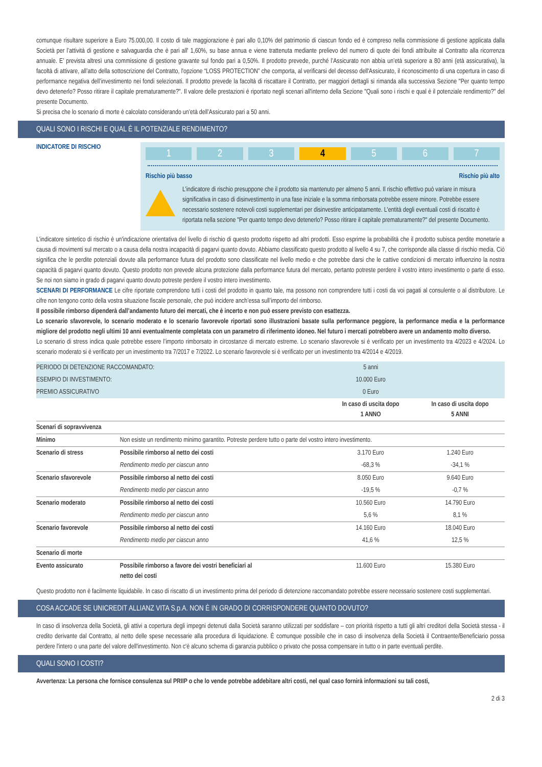comunque risultare superiore a Euro 75.000,00. Il costo di tale maggiorazione è pari allo 0,10% del patrimonio di ciascun fondo ed è compreso nella commissione di gestione applicata dalla Società per l’attività di gestione e salvaguardia che è pari all' 1,60%, su base annua e viene trattenuta mediante prelievo del numero di quote dei fondi attribuite al Contratto alla ricorrenza annuale. E’ prevista altresì una commissione di gestione gravante sul fondo pari a 0,50%. Il prodotto prevede, purché l’Assicurato non abbia un’età superiore a 80 anni (età assicurativa), la facoltà di attivare, all’atto della sottoscrizione del Contratto, l'opzione “LOSS PROTECTION” che comporta, al verificarsi del decesso dell'Assicurato, il riconoscimento di una copertura in caso di performance negativa dell’investimento nei fondi selezionati. Il prodotto prevede la facoltà di riscattare il Contratto, per maggiori dettagli si rimanda alla successiva Sezione "Per quanto tempo devo detenerlo? Posso ritirare il capitale prematuramente?". Il valore delle prestazioni è riportato negli scenari all'interno della Sezione "Quali sono i rischi e qual è il potenziale rendimento?" del presente Documento.
Si precisa che lo scenario di morte è calcolato considerando un’età dell’Assicurato pari a 50 anni.
QUALI SONO I RISCHI E QUAL È IL POTENZIALE RENDIMENTO?
INDICATORE DI RISCHIO
1 2 3 4 5 6 7
Rischio più basso Rischio più alto
L’indicatore di rischio presuppone che il prodotto sia mantenuto per almeno 5 anni. Il rischio effettivo può variare in misura significativa in caso di disinvestimento in una fase iniziale e la somma rimborsata potrebbe essere minore. Potrebbe essere necessario sostenere notevoli costi supplementari per disinvestire anticipatamente. L'entità degli eventuali costi di riscatto è riportata nella sezione "Per quanto tempo devo detenerlo? Posso ritirare il capitale prematuramente?" del presente Documento.
L’indicatore sintetico di rischio è un'indicazione orientativa del livello di rischio di questo prodotto rispetto ad altri prodotti. Esso esprime la probabilità che il prodotto subisca perdite monetarie a causa di movimenti sul mercato o a causa della nostra incapacità di pagarvi quanto dovuto. Abbiamo classificato questo prodotto al livello 4 su 7, che corrisponde alla classe di rischio media. Ciò significa che le perdite potenziali dovute alla performance futura del prodotto sono classificate nel livello medio e che potrebbe darsi che le cattive condizioni di mercato influenzino la nostra capacità di pagarvi quanto dovuto. Questo prodotto non prevede alcuna protezione dalla performance futura del mercato, pertanto potreste perdere il vostro intero investimento o parte di esso. Se noi non siamo in grado di pagarvi quanto dovuto potreste perdere il vostro intero investimento.
SCENARI DI PERFORMANCE Le cifre riportate comprendono tutti i costi del prodotto in quanto tale, ma possono non comprendere tutti i costi da voi pagati al consulente o al distributore. Le cifre non tengono conto della vostra situazione fiscale personale, che può incidere anch’essa sull’importo del rimborso.
Il possibile rimborso dipenderà dall’andamento futuro dei mercati, che è incerto e non può essere previsto con esattezza.
Lo scenario sfavorevole, lo scenario moderato e lo scenario favorevole riportati sono illustrazioni basate sulla performance peggiore, la performance media e la performance migliore del prodotto negli ultimi 10 anni eventualmente completata con un parametro di riferimento idoneo. Nel futuro i mercati potrebbero avere un andamento molto diverso.
Lo scenario di stress indica quale potrebbe essere l’importo rimborsato in circostanze di mercato estreme. Lo scenario sfavorevole si è verificato per un investimento tra 4/2023 e 4/2024. Lo scenario moderato si è verificato per un investimento tra 7/2017 e 7/2022. Lo scenario favorevole si è verificato per un investimento tra 4/2014 e 4/2019.
| PERIODO DI DETENZIONE RACCOMANDATO: | | 5 anni | |
| ESEMPIO DI INVESTIMENTO: | | 10.000 Euro | |
| PREMIO ASSICURATIVO | | 0 Euro | |
| | | In caso di uscita dopo 1 ANNO | In caso di uscita dopo 5 ANNI |
| Scenari di sopravvivenza | | | |
| Minimo | Non esiste un rendimento minimo garantito. Potreste perdere tutto o parte del vostro intero investimento. | | |
| Scenario di stress | Possibile rimborso al netto dei costi | 3.170 Euro | 1.240 Euro |
| | Rendimento medio per ciascun anno | -68,3 % | -34,1 % |
| Scenario sfavorevole | Possibile rimborso al netto dei costi | 8.050 Euro | 9.640 Euro |
| | Rendimento medio per ciascun anno | -19,5 % | -0,7 % |
| Scenario moderato | Possibile rimborso al netto dei costi | 10.560 Euro | 14.790 Euro |
| | Rendimento medio per ciascun anno | 5,6 % | 8,1 % |
| Scenario favorevole | Possibile rimborso al netto dei costi | 14.160 Euro | 18.040 Euro |
| | Rendimento medio per ciascun anno | 41,6 % | 12,5 % |
| Scenario di morte | | | |
| Evento assicurato | Possibile rimborso a favore dei vostri beneficiari al netto dei costi | 11.600 Euro | 15.380 Euro |
Questo prodotto non è facilmente liquidabile. In caso di riscatto di un investimento prima del periodo di detenzione raccomandato potrebbe essere necessario sostenere costi supplementari.
COSA ACCADE SE UNICREDIT ALLIANZ VITA S.p.A. NON È IN GRADO DI CORRISPONDERE QUANTO DOVUTO?
In caso di insolvenza della Società, gli attivi a copertura degli impegni detenuti dalla Società saranno utilizzati per soddisfare – con priorità rispetto a tutti gli altri creditori della Società stessa - il credito derivante dal Contratto, al netto delle spese necessarie alla procedura di liquidazione. È comunque possibile che in caso di insolvenza della Società il Contraente/Beneficiario possa perdere l'intero o una parte del valore dell'investimento. Non c'è alcuno schema di garanzia pubblico o privato che possa compensare in tutto o in parte eventuali perdite.
QUALI SONO I COSTI?
Avvertenza: La persona che fornisce consulenza sul PRIIP o che lo vende potrebbe addebitare altri costi, nel qual caso fornirà informazioni su tali costi,
2 di 3